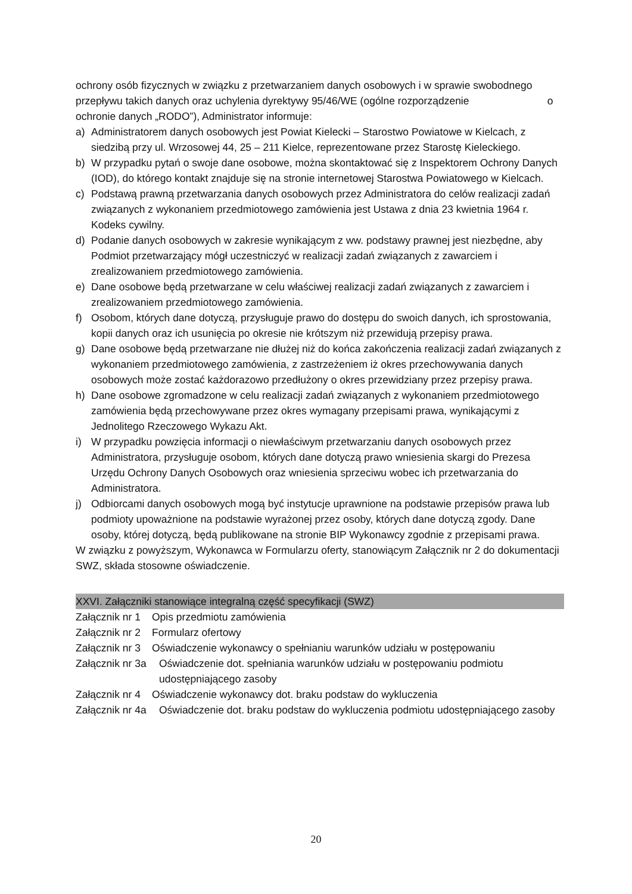ochrony osób fizycznych w związku z przetwarzaniem danych osobowych i w sprawie swobodnego przepływu takich danych oraz uchylenia dyrektywy 95/46/WE (ogólne rozporządzenie o ochronie danych „RODO”), Administrator informuje:
a) Administratorem danych osobowych jest Powiat Kielecki – Starostwo Powiatowe w Kielcach, z siedzibą przy ul. Wrzosowej 44, 25 – 211 Kielce, reprezentowane przez Starostę Kieleckiego.
b) W przypadku pytań o swoje dane osobowe, można skontaktować się z Inspektorem Ochrony Danych (IOD), do którego kontakt znajduje się na stronie internetowej Starostwa Powiatowego w Kielcach.
c) Podstawą prawną przetwarzania danych osobowych przez Administratora do celów realizacji zadań związanych z wykonaniem przedmiotowego zamówienia jest Ustawa z dnia 23 kwietnia 1964 r. Kodeks cywilny.
d) Podanie danych osobowych w zakresie wynikającym z ww. podstawy prawnej jest niezbędne, aby Podmiot przetwarzający mógł uczestniczyć w realizacji zadań związanych z zawarciem i zrealizowaniem przedmiotowego zamówienia.
e) Dane osobowe będą przetwarzane w celu właściwej realizacji zadań związanych z zawarciem i zrealizowaniem przedmiotowego zamówienia.
f) Osobom, których dane dotyczą, przysługuje prawo do dostępu do swoich danych, ich sprostowania, kopii danych oraz ich usunięcia po okresie nie krótszym niż przewidują przepisy prawa.
g) Dane osobowe będą przetwarzane nie dłużej niż do końca zakończenia realizacji zadań związanych z wykonaniem przedmiotowego zamówienia, z zastrzeżeniem iż okres przechowywania danych osobowych może zostać każdorazowo przedłużony o okres przewidziany przez przepisy prawa.
h) Dane osobowe zgromadzone w celu realizacji zadań związanych z wykonaniem przedmiotowego zamówienia będą przechowywane przez okres wymagany przepisami prawa, wynikającymi z Jednolitego Rzeczowego Wykazu Akt.
i) W przypadku powzięcia informacji o niewłaściwym przetwarzaniu danych osobowych przez Administratora, przysługuje osobom, których dane dotyczą prawo wniesienia skargi do Prezesa Urzędu Ochrony Danych Osobowych oraz wniesienia sprzeciwu wobec ich przetwarzania do Administratora.
j) Odbiorcami danych osobowych mogą być instytucje uprawnione na podstawie przepisów prawa lub podmioty upoważnione na podstawie wyrażonej przez osoby, których dane dotyczą zgody. Dane osoby, której dotyczą, będą publikowane na stronie BIP Wykonawcy zgodnie z przepisami prawa.
W związku z powyższym, Wykonawca w Formularzu oferty, stanowiącym Załącznik nr 2 do dokumentacji SWZ, składa stosowne oświadczenie.
XXVI. Załączniki stanowiące integralną część specyfikacji (SWZ)
Załącznik nr 1 Opis przedmiotu zamówienia
Załącznik nr 2 Formularz ofertowy
Załącznik nr 3 Oświadczenie wykonawcy o spełnianiu warunków udziału w postępowaniu
Załącznik nr 3a Oświadczenie dot. spełniania warunków udziału w postępowaniu podmiotu udostępniającego zasoby
Załącznik nr 4 Oświadczenie wykonawcy dot. braku podstaw do wykluczenia
Załącznik nr 4a Oświadczenie dot. braku podstaw do wykluczenia podmiotu udostępniającego zasoby
20